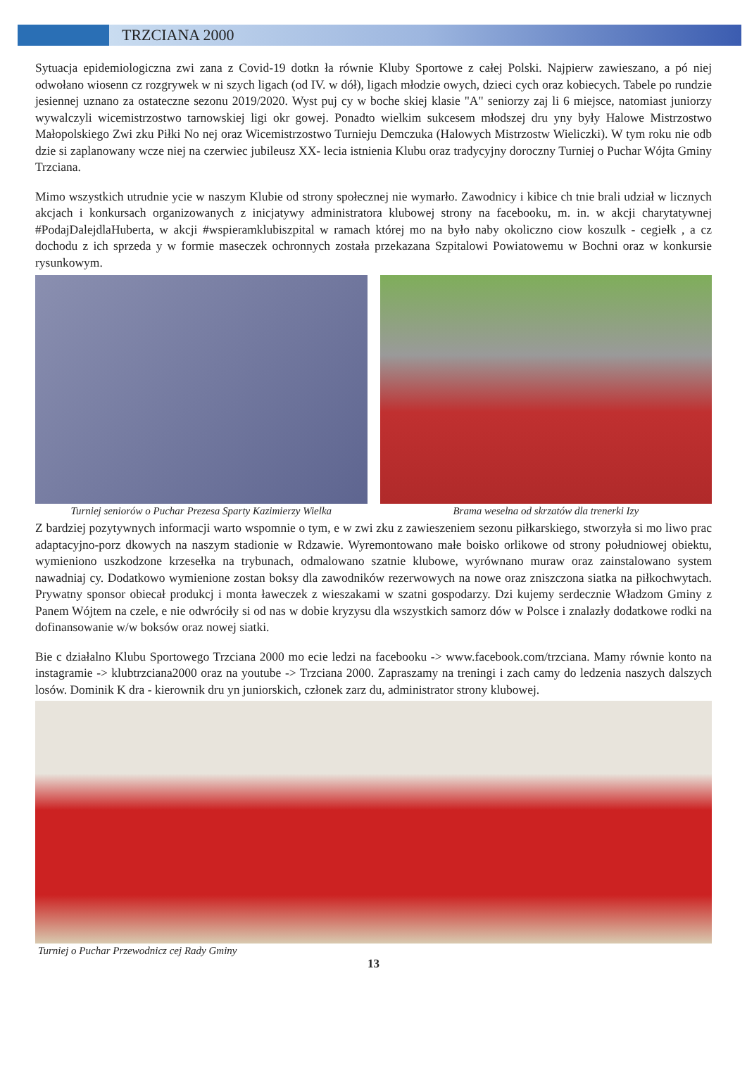TRZCIANA 2000
Sytuacja epidemiologiczna zwi zana z Covid-19 dotkn ła równie Kluby Sportowe z całej Polski. Najpierw zawieszano, a pó niej odwołano wiosenn cz rozgrywek w ni szych ligach (od IV. w dół), ligach młodzie owych, dzieci cych oraz kobiecych. Tabele po rundzie jesiennej uznano za ostateczne sezonu 2019/2020. Wyst puj cy w boche skiej klasie "A" seniorzy zaj li 6 miejsce, natomiast juniorzy wywalczyli wicemistrzostwo tarnowskiej ligi okr gowej. Ponadto wielkim sukcesem młodszej dru yny były Halowe Mistrzostwo Małopolskiego Zwi zku Piłki No nej oraz Wicemistrzostwo Turnieju Demczuka (Halowych Mistrzostw Wieliczki). W tym roku nie odb dzie si zaplanowany wcze niej na czerwiec jubileusz XX- lecia istnienia Klubu oraz tradycyjny doroczny Turniej o Puchar Wójta Gminy Trzciana.
Mimo wszystkich utrudnie ycie w naszym Klubie od strony społecznej nie wymarło. Zawodnicy i kibice ch tnie brali udział w licznych akcjach i konkursach organizowanych z inicjatywy administratora klubowej strony na facebooku, m. in. w akcji charytatywnej #PodajDalejdlaHuberta, w akcji #wspieramklubiszpital w ramach której mo na było naby okoliczno ciow koszulk - cegiełk , a cz dochodu z ich sprzeda y w formie maseczek ochronnych została przekazana Szpitalowi Powiatowemu w Bochni oraz w konkursie rysunkowym.
Turniej seniorów o Puchar Prezesa Sparty Kazimierzy Wielka
Brama weselna od skrzatów dla trenerki Izy
Z bardziej pozytywnych informacji warto wspomnie o tym, e w zwi zku z zawieszeniem sezonu piłkarskiego, stworzyła si mo liwo prac adaptacyjno-porz dkowych na naszym stadionie w Rdzawie. Wyremontowano małe boisko orlikowe od strony południowej obiektu, wymieniono uszkodzone krzesełka na trybunach, odmalowano szatnie klubowe, wyrównano muraw oraz zainstalowano system nawadniaj cy. Dodatkowo wymienione zostan boksy dla zawodników rezerwowych na nowe oraz zniszczona siatka na piłkochwytach. Prywatny sponsor obiecał produkcj i monta ławeczek z wieszakami w szatni gospodarzy. Dzi kujemy serdecznie Władzom Gminy z Panem Wójtem na czele, e nie odwróciły si od nas w dobie kryzysu dla wszystkich samorz dów w Polsce i znalazły dodatkowe rodki na dofinansowanie w/w boksów oraz nowej siatki.
Bie c działalno Klubu Sportowego Trzciana 2000 mo ecie ledzi na facebooku -> www.facebook.com/trzciana. Mamy równie konto na instagramie -> klubtrzciana2000 oraz na youtube -> Trzciana 2000. Zapraszamy na treningi i zach camy do ledzenia naszych dalszych losów. Dominik K dra - kierownik dru yn juniorskich, członek zarz du, administrator strony klubowej.
Turniej o Puchar Przewodnicz cej Rady Gminy
13